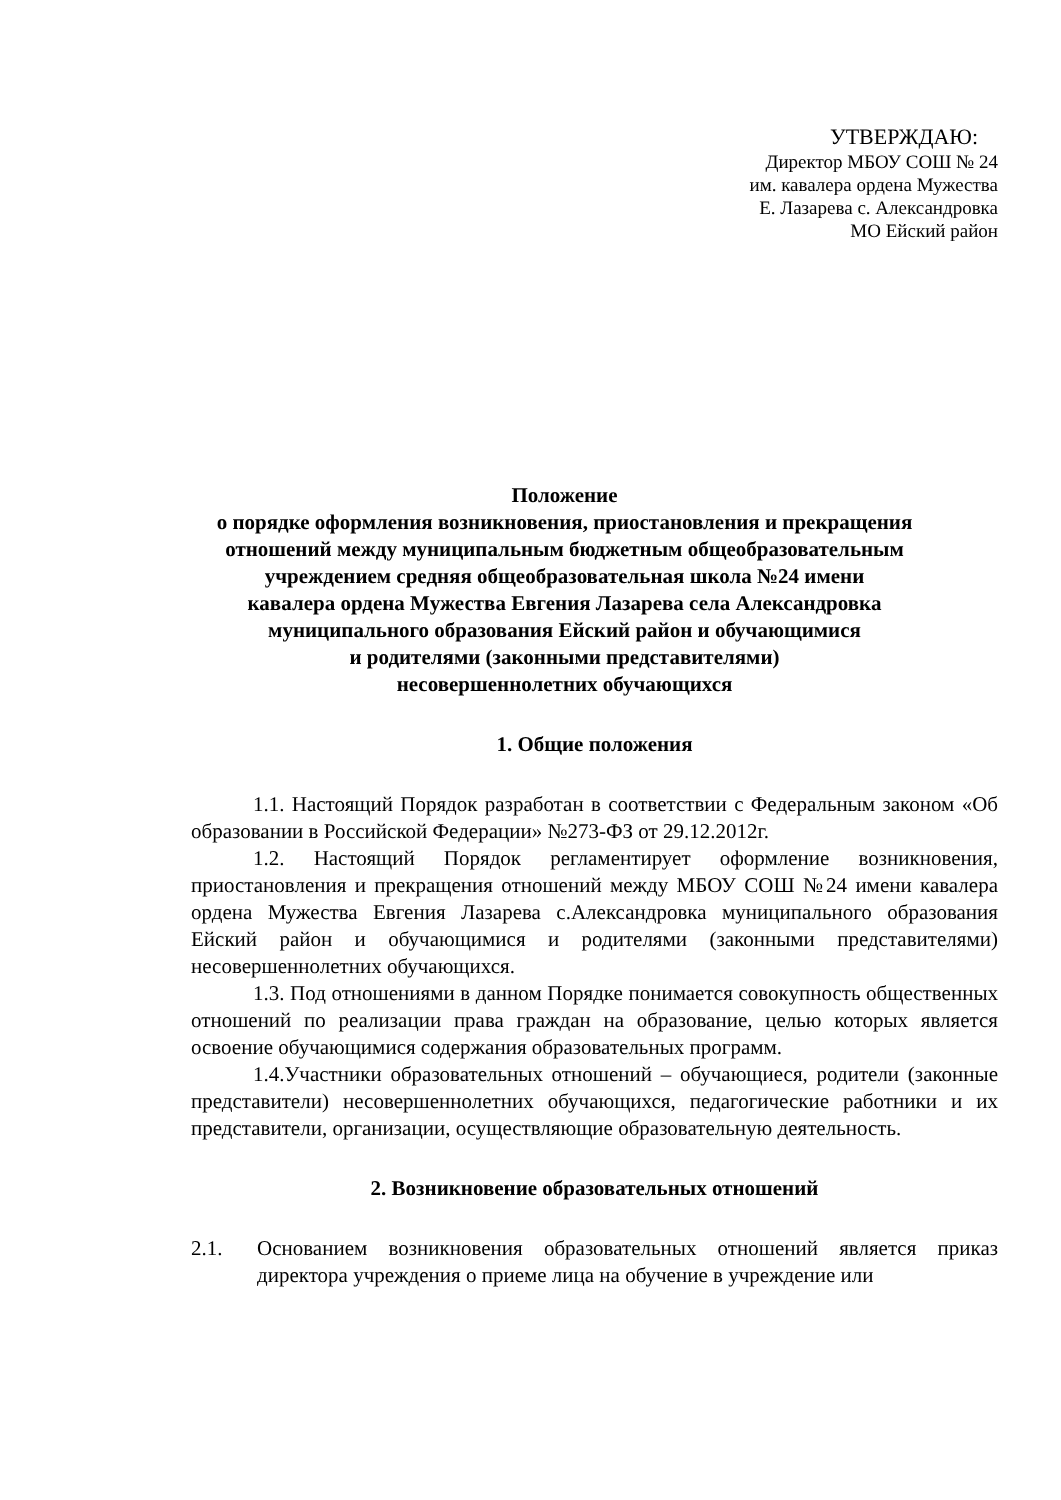УТВЕРЖДАЮ:
Директор МБОУ СОШ № 24
им. кавалера ордена Мужества
Е. Лазарева с. Александровка
МО Ейский район
Положение
о порядке оформления возникновения, приостановления и прекращения
отношений между муниципальным бюджетным общеобразовательным
учреждением средняя общеобразовательная школа №24 имени
кавалера ордена Мужества Евгения Лазарева села Александровка
муниципального образования Ейский район и обучающимися
и родителями (законными представителями)
несовершеннолетних обучающихся
1. Общие положения
1.1. Настоящий Порядок разработан в соответствии с Федеральным законом «Об образовании в Российской Федерации» №273-ФЗ от 29.12.2012г.
1.2. Настоящий Порядок регламентирует оформление возникновения, приостановления и прекращения отношений между МБОУ СОШ №24 имени кавалера ордена Мужества Евгения Лазарева с.Александровка муниципального образования Ейский район и обучающимися и родителями (законными представителями) несовершеннолетних обучающихся.
1.3. Под отношениями в данном Порядке понимается совокупность общественных отношений по реализации права граждан на образование, целью которых является освоение обучающимися содержания образовательных программ.
1.4.Участники образовательных отношений – обучающиеся, родители (законные представители) несовершеннолетних обучающихся, педагогические работники и их представители, организации, осуществляющие образовательную деятельность.
2. Возникновение образовательных отношений
2.1. Основанием возникновения образовательных отношений является приказ директора учреждения о приеме лица на обучение в учреждение или